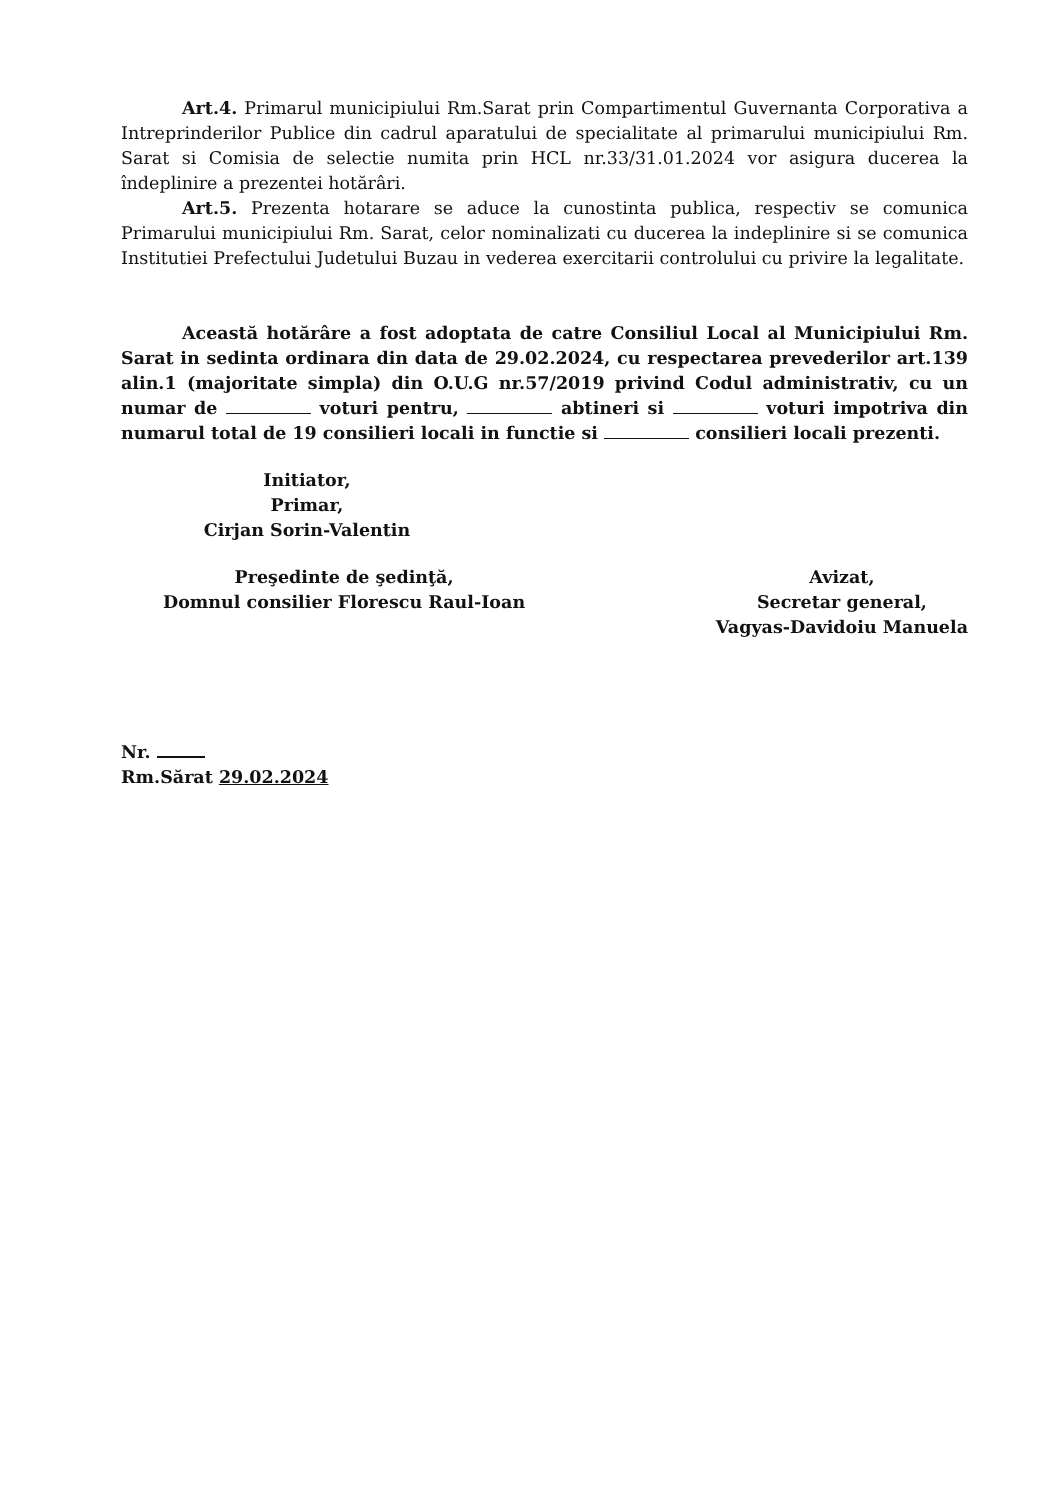Art.4. Primarul municipiului Rm.Sarat prin Compartimentul Guvernanta Corporativa a Intreprinderilor Publice din cadrul aparatului de specialitate al primarului municipiului Rm. Sarat si Comisia de selectie numita prin HCL nr.33/31.01.2024 vor asigura ducerea la îndeplinire a prezentei hotărâri.
Art.5. Prezenta hotarare se aduce la cunostinta publica, respectiv se comunica Primarului municipiului Rm. Sarat, celor nominalizati cu ducerea la indeplinire si se comunica Institutiei Prefectului Judetului Buzau in vederea exercitarii controlului cu privire la legalitate.
Această hotărâre a fost adoptata de catre Consiliul Local al Municipiului Rm. Sarat in sedinta ordinara din data de 29.02.2024, cu respectarea prevederilor art.139 alin.1 (majoritate simpla) din O.U.G nr.57/2019 privind Codul administrativ, cu un numar de voturi pentru, abtineri si voturi impotriva din numarul total de 19 consilieri locali in functie si consilieri locali prezenti.
Initiator,
Primar,
Cirjan Sorin-Valentin
Preşedinte de şedinţă,
Domnul consilier Florescu Raul-Ioan
Avizat,
Secretar general,
Vagyas-Davidoiu Manuela
Nr.
Rm.Sărat 29.02.2024